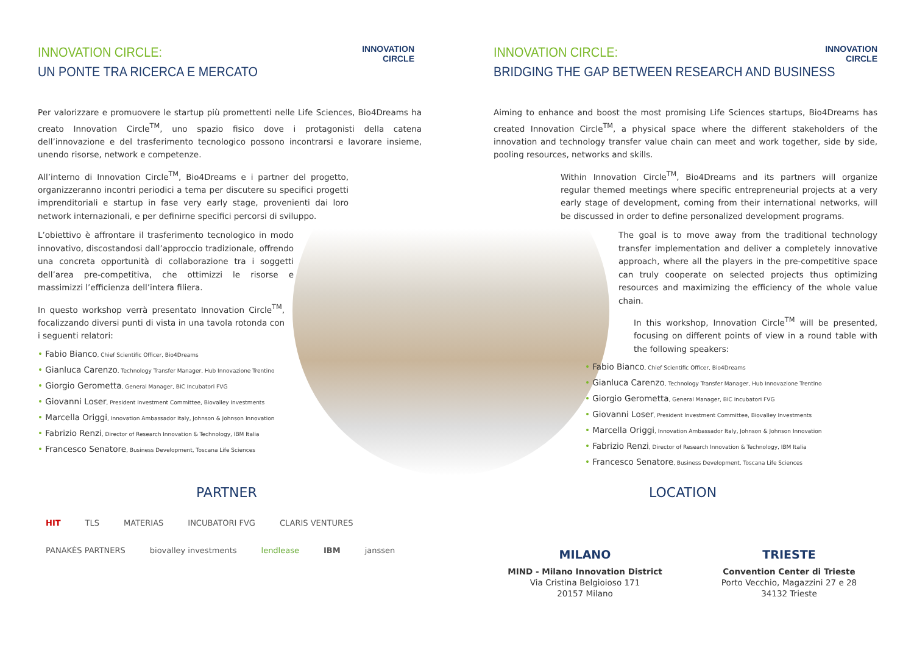INNOVATION
CIRCLE
INNOVATION
CIRCLE
INNOVATION CIRCLE:
UN PONTE TRA RICERCA E MERCATO
Per valorizzare e promuovere le startup più promettenti nelle Life Sciences, Bio4Dreams ha creato Innovation Circle<sup>TM</sup>, uno spazio fisico dove i protagonisti della catena dell’innovazione e del trasferimento tecnologico possono incontrarsi e lavorare insieme, unendo risorse, network e competenze.
All’interno di Innovation Circle<sup>TM</sup>, Bio4Dreams e i partner del progetto, organizzeranno incontri periodici a tema per discutere su specifici progetti imprenditoriali e startup in fase very early stage, provenienti dai loro network internazionali, e per definirne specifici percorsi di sviluppo.
L’obiettivo è affrontare il trasferimento tecnologico in modo innovativo, discostandosi dall’approccio tradizionale, offrendo una concreta opportunità di collaborazione tra i soggetti dell’area pre-competitiva, che ottimizzi le risorse e massimizzi l’efficienza dell’intera filiera.
In questo workshop verrà presentato Innovation Circle<sup>TM</sup>, focalizzando diversi punti di vista in una tavola rotonda con i seguenti relatori:
• Fabio Bianco, Chief Scientific Officer, Bio4Dreams
• Gianluca Carenzo, Technology Transfer Manager, Hub Innovazione Trentino
• Giorgio Gerometta, General Manager, BIC Incubatori FVG
• Giovanni Loser, President Investment Committee, Biovalley Investments
• Marcella Origgi, Innovation Ambassador Italy, Johnson & Johnson Innovation
• Fabrizio Renzi, Director of Research Innovation & Technology, IBM Italia
• Francesco Senatore, Business Development, Toscana Life Sciences
INNOVATION CIRCLE:
BRIDGING THE GAP BETWEEN RESEARCH AND BUSINESS
Aiming to enhance and boost the most promising Life Sciences startups, Bio4Dreams has created Innovation Circle<sup>TM</sup>, a physical space where the different stakeholders of the innovation and technology transfer value chain can meet and work together, side by side, pooling resources, networks and skills.
Within Innovation Circle<sup>TM</sup>, Bio4Dreams and its partners will organize regular themed meetings where specific entrepreneurial projects at a very early stage of development, coming from their international networks, will be discussed in order to define personalized development programs.
The goal is to move away from the traditional technology transfer implementation and deliver a completely innovative approach, where all the players in the pre-competitive space can truly cooperate on selected projects thus optimizing resources and maximizing the efficiency of the whole value chain.
In this workshop, Innovation Circle<sup>TM</sup> will be presented, focusing on different points of view in a round table with the following speakers:
• Fabio Bianco, Chief Scientific Officer, Bio4Dreams
• Gianluca Carenzo, Technology Transfer Manager, Hub Innovazione Trentino
• Giorgio Gerometta, General Manager, BIC Incubatori FVG
• Giovanni Loser, President Investment Committee, Biovalley Investments
• Marcella Origgi, Innovation Ambassador Italy, Johnson & Johnson Innovation
• Fabrizio Renzi, Director of Research Innovation & Technology, IBM Italia
• Francesco Senatore, Business Development, Toscana Life Sciences
PARTNER LOCATION
HIT TLS MATERIAS INCUBATORI FVG CLARIS VENTURES PANAKÈS PARTNERS biovalley investments lendlease IBM janssen
MILANO
MIND - Milano Innovation District
Via Cristina Belgioioso 171
20157 Milano
TRIESTE
Convention Center di Trieste
Porto Vecchio, Magazzini 27 e 28
34132 Trieste